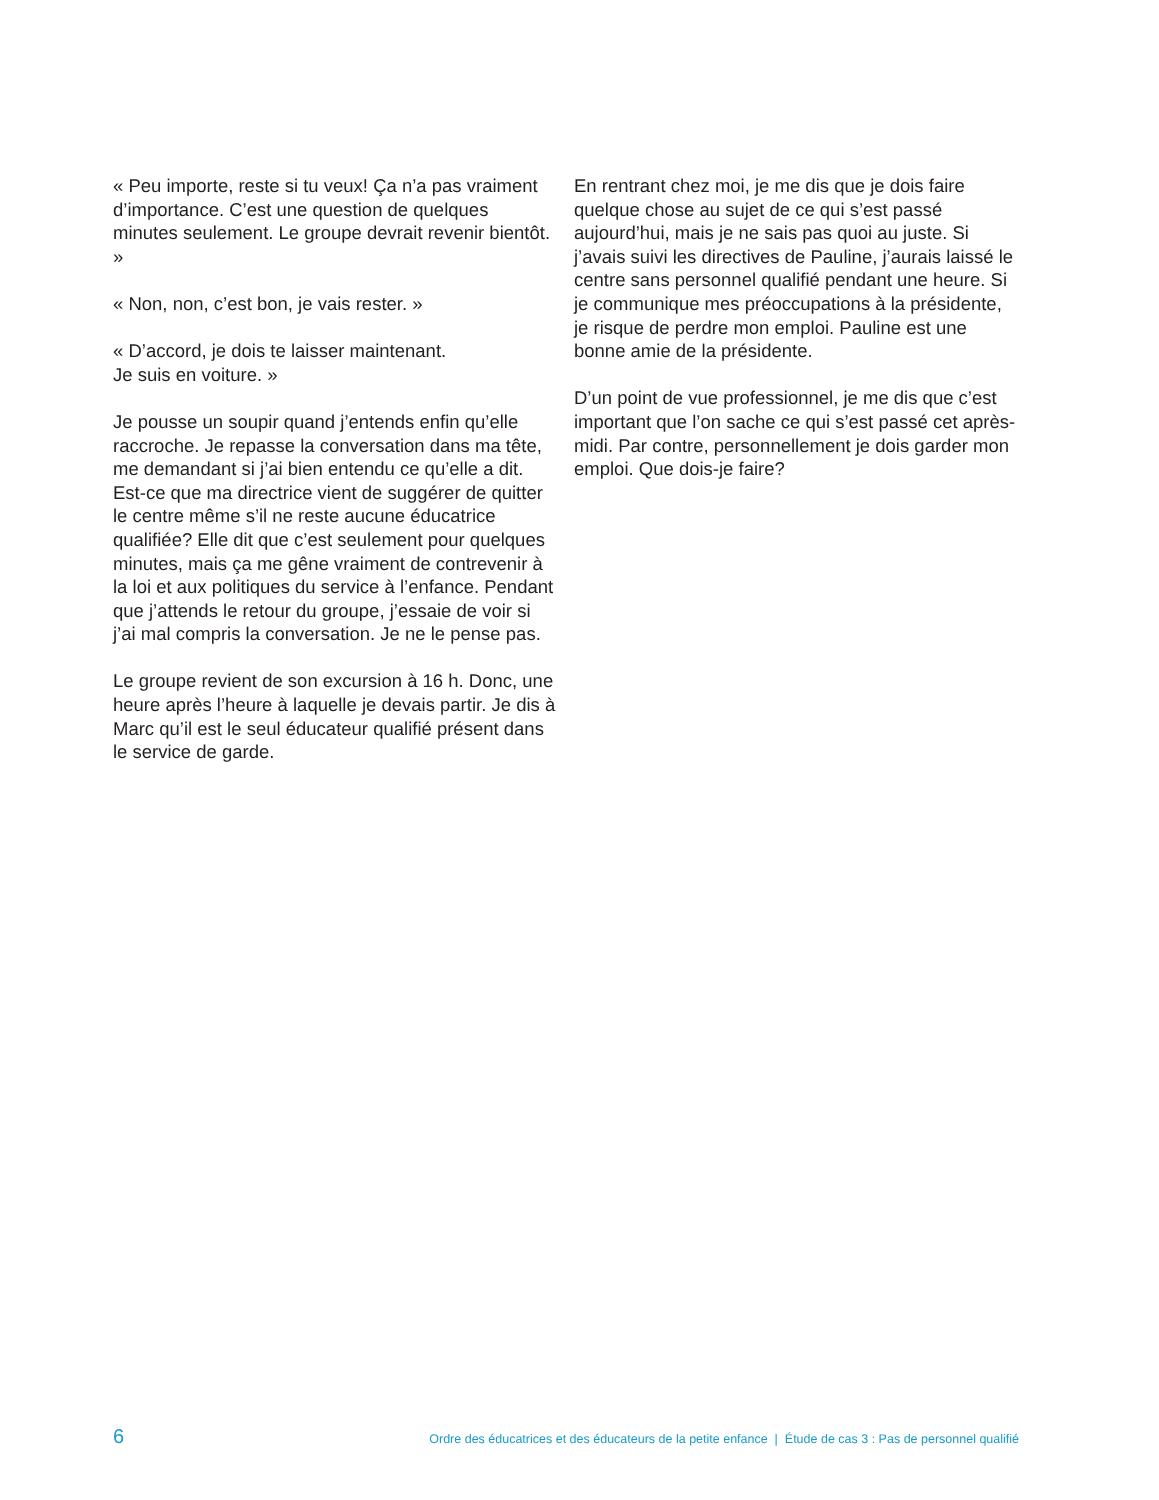« Peu importe, reste si tu veux! Ça n’a pas vraiment d’importance. C’est une question de quelques minutes seulement. Le groupe devrait revenir bientôt. »
« Non, non, c’est bon, je vais rester. »
« D’accord, je dois te laisser maintenant.
Je suis en voiture. »
Je pousse un soupir quand j’entends enfin qu’elle raccroche. Je repasse la conversation dans ma tête, me demandant si j’ai bien entendu ce qu’elle a dit. Est-ce que ma directrice vient de suggérer de quitter le centre même s’il ne reste aucune éducatrice qualifiée? Elle dit que c’est seulement pour quelques minutes, mais ça me gêne vraiment de contrevenir à la loi et aux politiques du service à l’enfance. Pendant que j’attends le retour du groupe, j’essaie de voir si j’ai mal compris la conversation. Je ne le pense pas.
Le groupe revient de son excursion à 16 h. Donc, une heure après l’heure à laquelle je devais partir. Je dis à Marc qu’il est le seul éducateur qualifié présent dans le service de garde.
En rentrant chez moi, je me dis que je dois faire quelque chose au sujet de ce qui s’est passé aujourd’hui, mais je ne sais pas quoi au juste. Si j’avais suivi les directives de Pauline, j’aurais laissé le centre sans personnel qualifié pendant une heure. Si je communique mes préoccupations à la présidente, je risque de perdre mon emploi. Pauline est une bonne amie de la présidente.
D’un point de vue professionnel, je me dis que c’est important que l’on sache ce qui s’est passé cet après-midi. Par contre, personnellement je dois garder mon emploi. Que dois-je faire?
6 Ordre des éducatrices et des éducateurs de la petite enfance | Étude de cas 3 : Pas de personnel qualifié